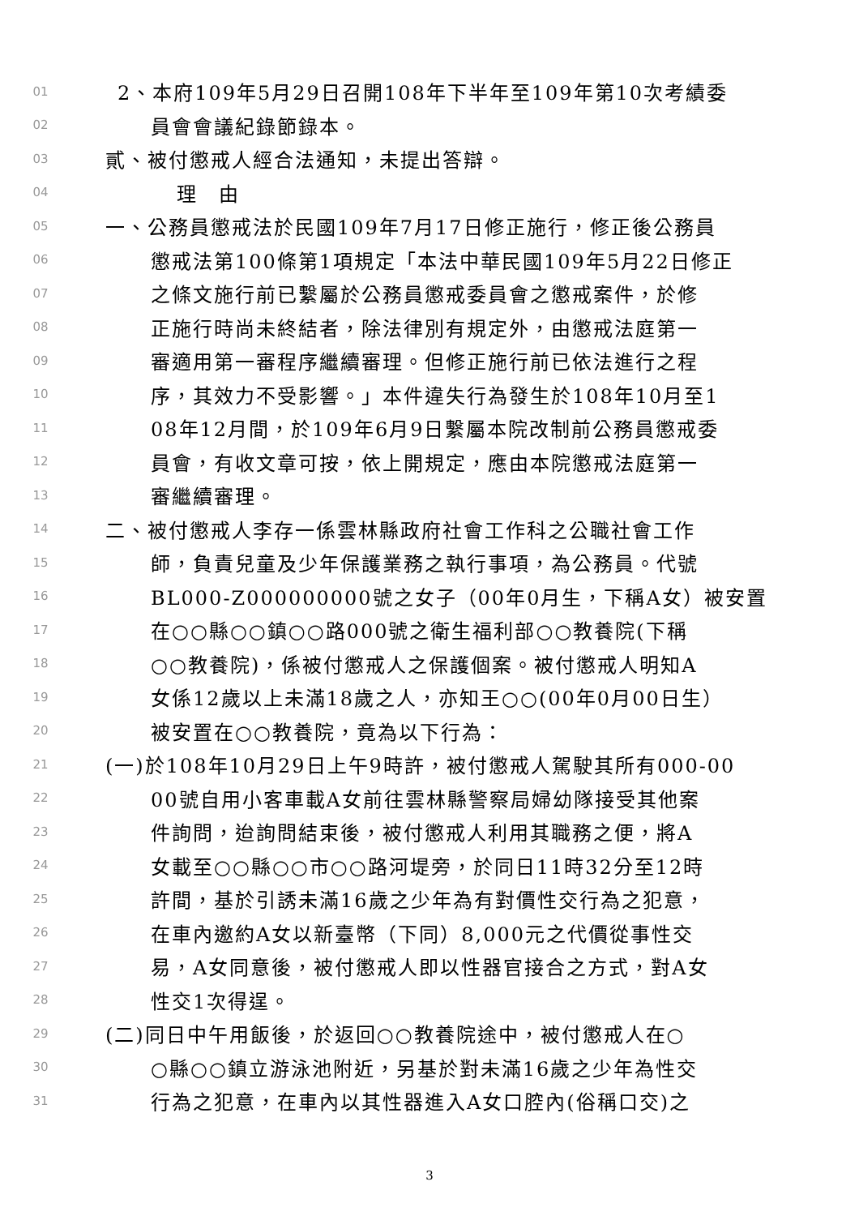01 2、本府109年5月29日召開108年下半年至109年第10次考績委
02 員會會議紀錄節錄本。
03 貳、被付懲戒人經合法通知，未提出答辯。
04 理　由
05 一、公務員懲戒法於民國109年7月17日修正施行，修正後公務員
06 懲戒法第100條第1項規定「本法中華民國109年5月22日修正
07 之條文施行前已繫屬於公務員懲戒委員會之懲戒案件，於修
08 正施行時尚未終結者，除法律別有規定外，由懲戒法庭第一
09 審適用第一審程序繼續審理。但修正施行前已依法進行之程
10 序，其效力不受影響。」本件違失行為發生於108年10月至1
11 08年12月間，於109年6月9日繫屬本院改制前公務員懲戒委
12 員會，有收文章可按，依上開規定，應由本院懲戒法庭第一
13 審繼續審理。
14 二、被付懲戒人李存一係雲林縣政府社會工作科之公職社會工作
15 師，負責兒童及少年保護業務之執行事項，為公務員。代號
16 BL000-Z000000000號之女子（00年0月生，下稱A女）被安置
17 在○○縣○○鎮○○路000號之衛生福利部○○教養院(下稱
18 ○○教養院)，係被付懲戒人之保護個案。被付懲戒人明知A
19 女係12歲以上未滿18歲之人，亦知王○○(00年0月00日生）
20 被安置在○○教養院，竟為以下行為：
21 (一)於108年10月29日上午9時許，被付懲戒人駕駛其所有000-00
22 00號自用小客車載A女前往雲林縣警察局婦幼隊接受其他案
23 件詢問，迨詢問結束後，被付懲戒人利用其職務之便，將A
24 女載至○○縣○○市○○路河堤旁，於同日11時32分至12時
25 許間，基於引誘未滿16歲之少年為有對價性交行為之犯意，
26 在車內邀約A女以新臺幣（下同）8,000元之代價從事性交
27 易，A女同意後，被付懲戒人即以性器官接合之方式，對A女
28 性交1次得逞。
29 (二)同日中午用飯後，於返回○○教養院途中，被付懲戒人在○
30 ○縣○○鎮立游泳池附近，另基於對未滿16歲之少年為性交
31 行為之犯意，在車內以其性器進入A女口腔內(俗稱口交)之
3